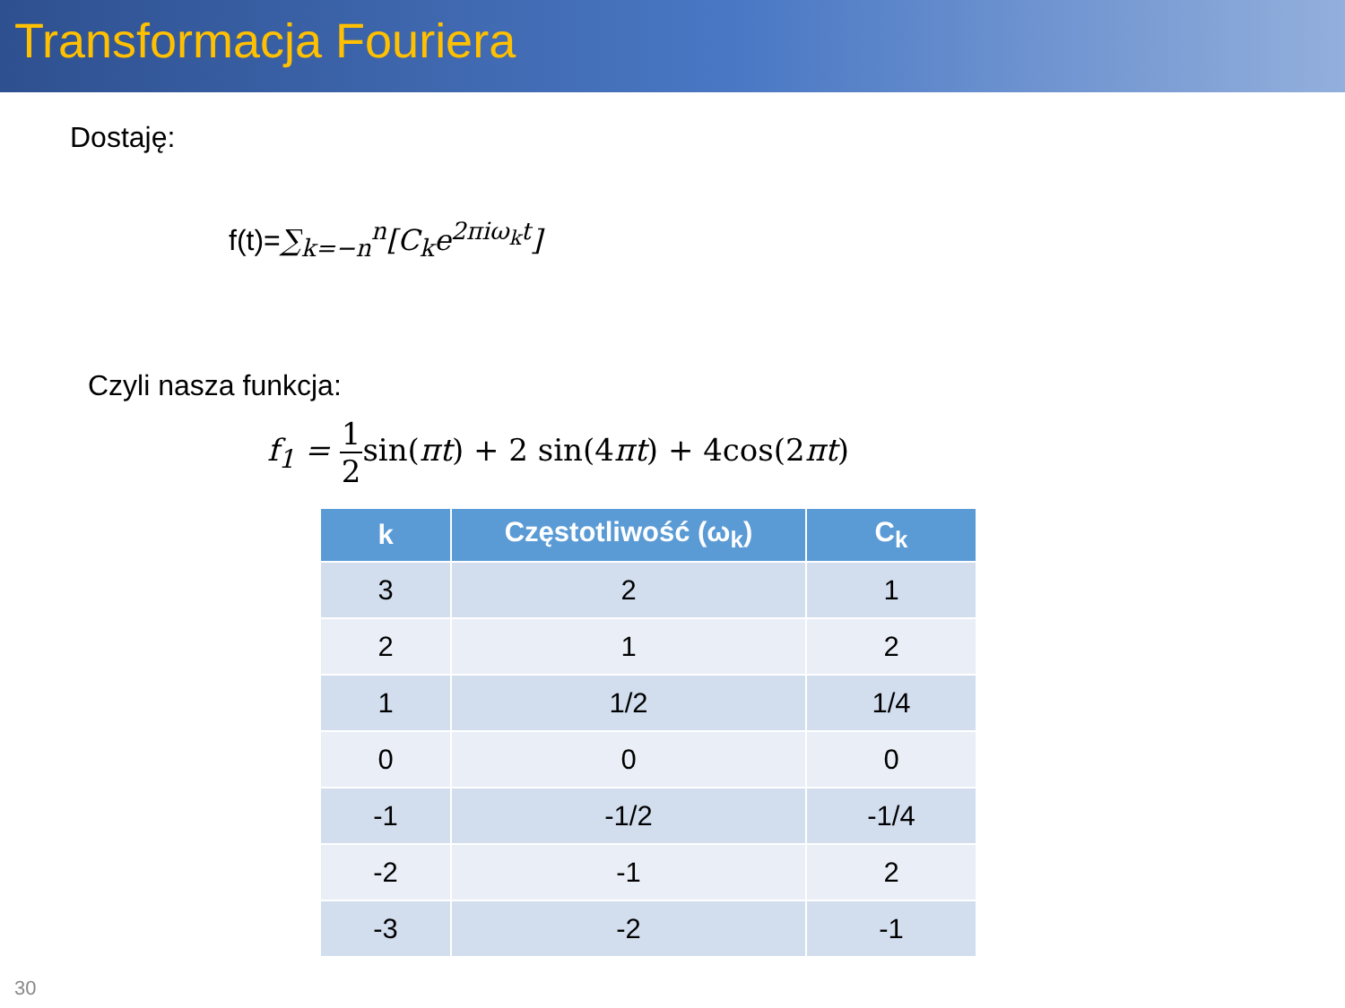Transformacja Fouriera
Dostaję:
f(t)=∑<sub>k=−n</sub><sup>n</sup>[C<sub>k</sub>e<sup>2πiω<sub>k</sub>t</sup>]
Czyli nasza funkcja:
f<sub>1</sub> = 1 2 sin(πt) + 2 sin(4πt) + 4cos(2πt)
| k | Częstotliwość (ω<sub>k</sub>) | C<sub>k</sub> |
| --- | --- | --- |
| 3 | 2 | 1 |
| 2 | 1 | 2 |
| 1 | 1/2 | 1/4 |
| 0 | 0 | 0 |
| -1 | -1/2 | -1/4 |
| -2 | -1 | 2 |
| -3 | -2 | -1 |
30